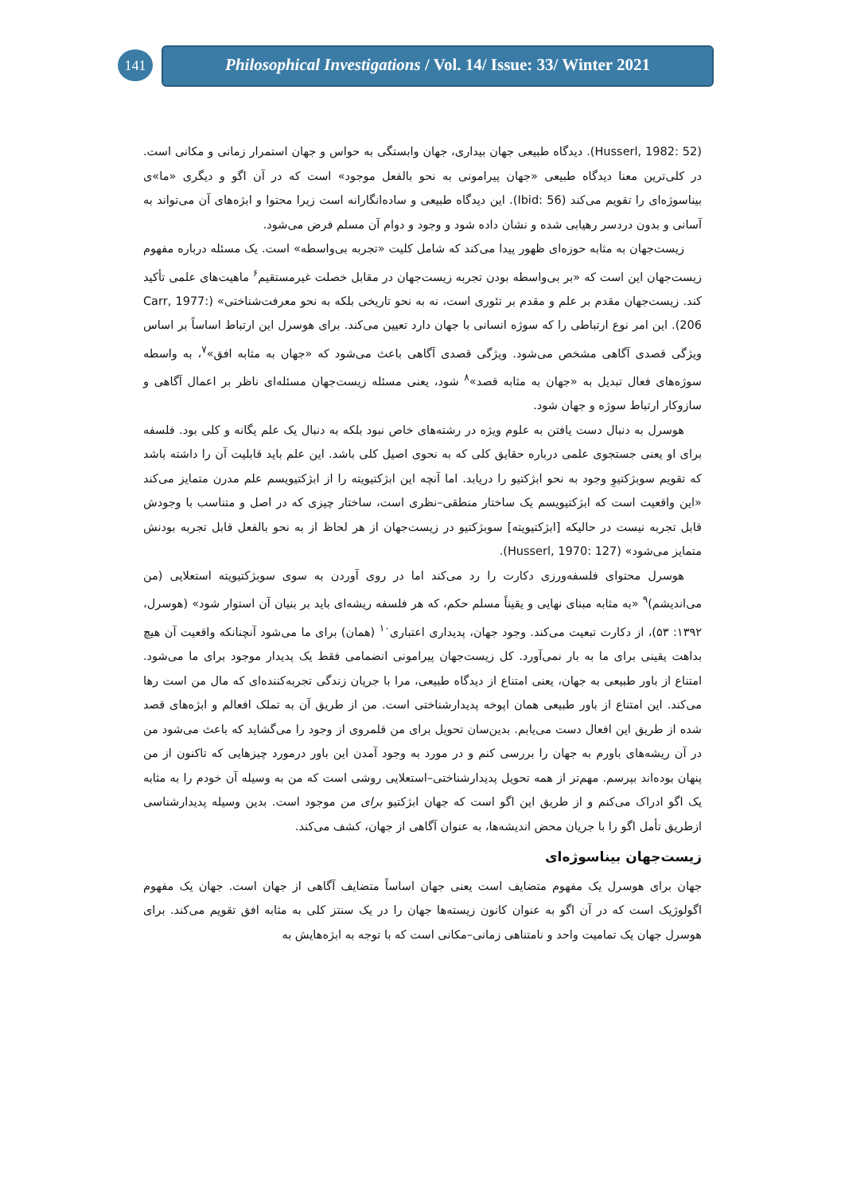141
Philosophical Investigations / Vol. 14/ Issue: 33/ Winter 2021
(Husserl, 1982: 52). دیدگاه طبیعی جهان بیداری، جهان وابستگی به حواس و جهان استمرار زمانی و مکانی است. در کلی‌ترین معنا دیدگاه طبیعی «جهان پیرامونی به نحو بالفعل موجود» است که در آن اگو و دیگری «ما»ی بیناسوژه‌ای را تقویم می‌کند (Ibid: 56). این دیدگاه طبیعی و ساده‌انگارانه است زیرا محتوا و ابژه‌های آن می‌تواند به آسانی و بدون دردسر رهیابی شده و نشان داده شود و وجود و دوام آن مسلم فرض می‌شود.
زیست‌جهان به مثابه حوزه‌ای ظهور پیدا می‌کند که شامل کلیت «تجربه بی‌واسطه» است. یک مسئله درباره مفهوم زیست‌جهان این است که «بر بی‌واسطه بودن تجربه زیست‌جهان در مقابل خصلت غیرمستقیم<sup>۶</sup> ماهیت‌های علمی تأکید کند. زیست‌جهان مقدم بر علم و مقدم بر تئوری است، نه به نحو تاریخی بلکه به نحو معرفت‌شناختی» (Carr, 1977: 206). این امر نوع ارتباطی را که سوژه انسانی با جهان دارد تعیین می‌کند. برای هوسرل این ارتباط اساساً بر اساس ویژگی قصدی آگاهی مشخص می‌شود. ویژگی قصدی آگاهی باعث می‌شود که «جهان به مثابه افق»<sup>۷</sup>، به واسطه سوژه‌های فعال تبدیل به «جهان به مثابه قصد»<sup>۸</sup> شود، یعنی مسئله زیست‌جهان مسئله‌ای ناظر بر اعمال آگاهی و سازوکار ارتباط سوژه و جهان شود.
هوسرل به دنبال دست یافتن به علوم ویژه در رشته‌های خاص نبود بلکه به دنبال یک علم یگانه و کلی بود. فلسفه برای او یعنی جستجوی علمی درباره حقایق کلی که به نحوی اصیل کلی باشد. این علم باید قابلیت آن را داشته باشد که تقویم سوبژکتیوِ وجود به نحو ابژکتیو را دریابد. اما آنچه این ابژکتیویته را از ابژکتیویسم علم مدرن متمایز می‌کند «این واقعیت است که ابژکتیویسم یک ساختار منطقی–نظری است، ساختار چیزی که در اصل و متناسب با وجودش قابل تجربه نیست در حالیکه [ابژکتیویته] سوبژکتیو در زیست‌جهان از هر لحاظ از به نحو بالفعل قابل تجربه بودنش متمایز می‌شود» (Husserl, 1970: 127).
هوسرل محتوای فلسفه‌ورزی دکارت را رد می‌کند اما در روی آوردن به سوی سوبژکتیویته استعلایی (من می‌اندیشم)<sup>۹</sup> «به مثابه مبنای نهایی و یقیناً مسلم حکم، که هر فلسفه ریشه‌ای باید بر بنیان آن استوار شود» (هوسرل، ۱۳۹۲: ۵۳)، از دکارت تبعیت می‌کند. وجود جهان، پدیداری اعتباری<sup>۱۰</sup> (همان) برای ما می‌شود آنچنانکه واقعیت آن هیچ بداهت یقینی برای ما به بار نمی‌آورد. کل زیست‌جهان پیرامونی انضمامی فقط یک پدیدار موجود برای ما می‌شود. امتناع از باور طبیعی به جهان، یعنی امتناع از دیدگاه طبیعی، مرا با جریان زندگی تجربه‌کننده‌ای که مال من است رها می‌کند. این امتناع از باور طبیعی همان اپوخه پدیدارشناختی است. من از طریق آن به تملک افعالم و ابژه‌های قصد شده از طریق این افعال دست می‌یابم. بدین‌سان تحویل برای من قلمروی از وجود را می‌گشاید که باعث می‌شود من در آن ریشه‌های باورم به جهان را بررسی کنم و در مورد به وجود آمدن این باور درمورد چیزهایی که تاکنون از من پنهان بوده‌اند بپرسم. مهم‌تر از همه تحویل پدیدارشناختی–استعلایی روشی است که من به وسیله آن خودم را به مثابه یک اگو ادراک می‌کنم و از طریق این اگو است که جهان ابژکتیو برای من موجود است. بدین وسیله پدیدارشناسی ازطریق تأمل اگو را با جریان محض اندیشه‌ها، به عنوان آگاهی از جهان، کشف می‌کند.
زیست‌جهان بیناسوژه‌ای
جهان برای هوسرل یک مفهوم متضایف است یعنی جهان اساساً متضایف آگاهی از جهان است. جهان یک مفهوم اگولوژیک است که در آن اگو به عنوان کانون زیسته‌ها جهان را در یک سنتز کلی به مثابه افق تقویم می‌کند. برای هوسرل جهان یک تمامیت واحد و نامتناهی زمانی–مکانی است که با توجه به ابژه‌هایش به